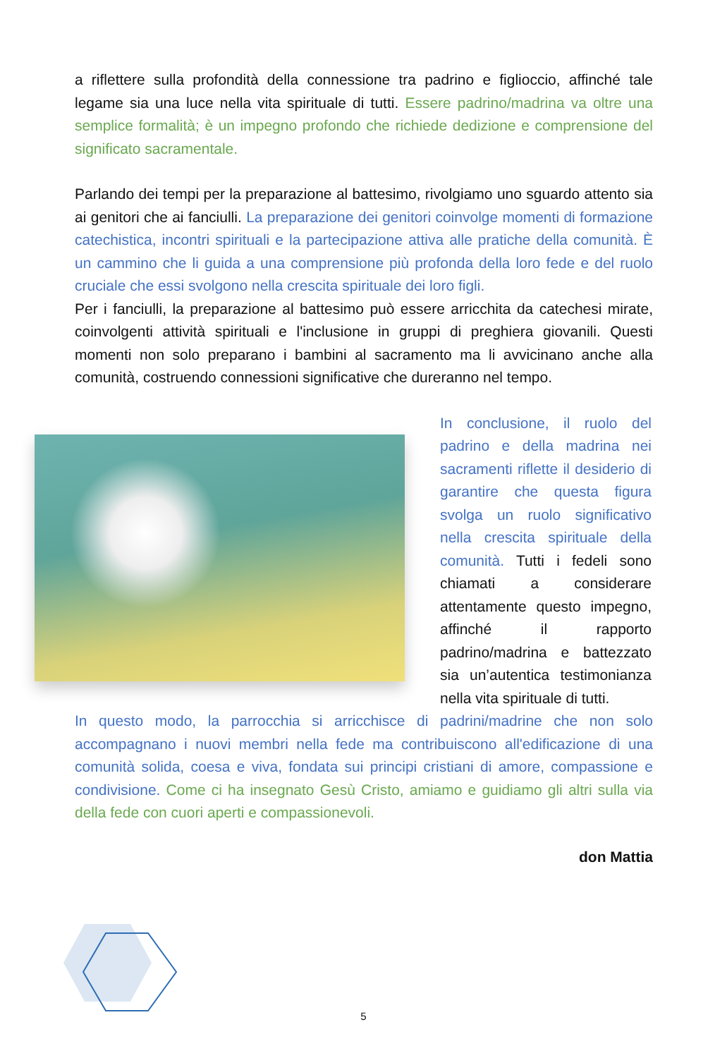a riflettere sulla profondità della connessione tra padrino e figlioccio, affinché tale legame sia una luce nella vita spirituale di tutti. Essere padrino/madrina va oltre una semplice formalità; è un impegno profondo che richiede dedizione e comprensione del significato sacramentale.
Parlando dei tempi per la preparazione al battesimo, rivolgiamo uno sguardo attento sia ai genitori che ai fanciulli. La preparazione dei genitori coinvolge momenti di formazione catechistica, incontri spirituali e la partecipazione attiva alle pratiche della comunità. È un cammino che li guida a una comprensione più profonda della loro fede e del ruolo cruciale che essi svolgono nella crescita spirituale dei loro figli.
Per i fanciulli, la preparazione al battesimo può essere arricchita da catechesi mirate, coinvolgenti attività spirituali e l'inclusione in gruppi di preghiera giovanili. Questi momenti non solo preparano i bambini al sacramento ma li avvicinano anche alla comunità, costruendo connessioni significative che dureranno nel tempo.
In conclusione, il ruolo del padrino e della madrina nei sacramenti riflette il desiderio di garantire che questa figura svolga un ruolo significativo nella crescita spirituale della comunità. Tutti i fedeli sono chiamati a considerare attentamente questo impegno, affinché il rapporto padrino/madrina e battezzato sia un’autentica testimonianza nella vita spirituale di tutti.
In questo modo, la parrocchia si arricchisce di padrini/madrine che non solo accompagnano i nuovi membri nella fede ma contribuiscono all'edificazione di una comunità solida, coesa e viva, fondata sui principi cristiani di amore, compassione e condivisione. Come ci ha insegnato Gesù Cristo, amiamo e guidiamo gli altri sulla via della fede con cuori aperti e compassionevoli.
don Mattia
5